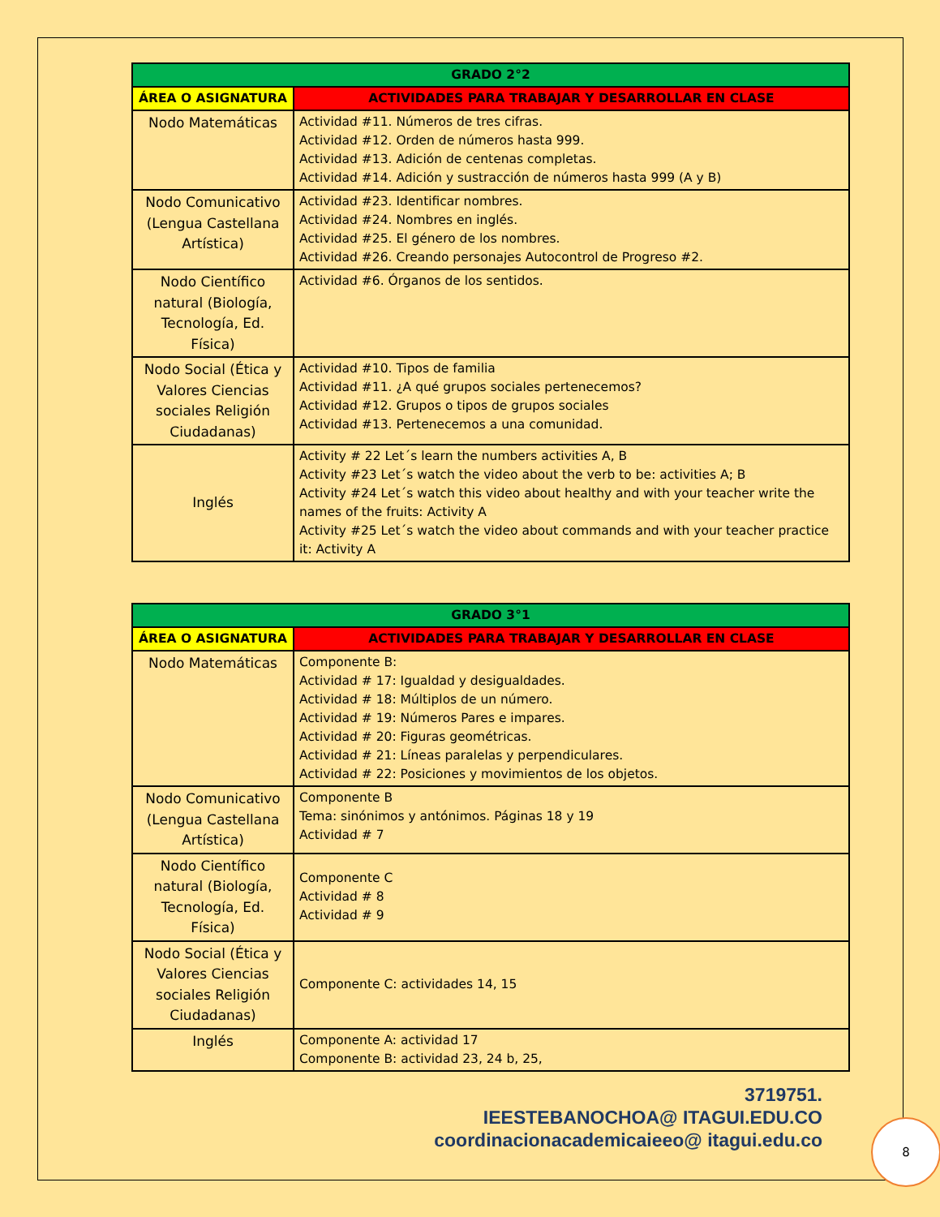| GRADO 2°2 | |
| --- | --- |
| ÁREA O ASIGNATURA | ACTIVIDADES PARA TRABAJAR Y DESARROLLAR EN CLASE |
| Nodo Matemáticas | Actividad #11. Números de tres cifras. Actividad #12. Orden de números hasta 999. Actividad #13. Adición de centenas completas. Actividad #14. Adición y sustracción de números hasta 999 (A y B) |
| Nodo Comunicativo (Lengua Castellana Artística) | Actividad #23. Identificar nombres. Actividad #24. Nombres en inglés. Actividad #25. El género de los nombres. Actividad #26. Creando personajes Autocontrol de Progreso #2. |
| Nodo Científico natural (Biología, Tecnología, Ed. Física) | Actividad #6. Órganos de los sentidos. |
| Nodo Social (Ética y Valores Ciencias sociales Religión Ciudadanas) | Actividad #10. Tipos de familia Actividad #11. ¿A qué grupos sociales pertenecemos? Actividad #12. Grupos o tipos de grupos sociales Actividad #13. Pertenecemos a una comunidad. |
| Inglés | Activity # 22 Let´s learn the numbers activities A, B Activity #23 Let´s watch the video about the verb to be: activities A; B Activity #24 Let´s watch this video about healthy and with your teacher write the names of the fruits: Activity A Activity #25 Let´s watch the video about commands and with your teacher practice it: Activity A |
| GRADO 3°1 | |
| --- | --- |
| ÁREA O ASIGNATURA | ACTIVIDADES PARA TRABAJAR Y DESARROLLAR EN CLASE |
| Nodo Matemáticas | Componente B: Actividad # 17: Igualdad y desigualdades. Actividad # 18: Múltiplos de un número. Actividad # 19: Números Pares e impares. Actividad # 20: Figuras geométricas. Actividad # 21: Líneas paralelas y perpendiculares. Actividad # 22: Posiciones y movimientos de los objetos. |
| Nodo Comunicativo (Lengua Castellana Artística) | Componente B Tema: sinónimos y antónimos. Páginas 18 y 19 Actividad # 7 |
| Nodo Científico natural (Biología, Tecnología, Ed. Física) | Componente C Actividad # 8 Actividad # 9 |
| Nodo Social (Ética y Valores Ciencias sociales Religión Ciudadanas) | Componente C: actividades 14, 15 |
| Inglés | Componente A: actividad 17 Componente B: actividad 23, 24 b, 25, |
3719751.
IEESTEBANOCHOA@ ITAGUI.EDU.CO
coordinacionacademicaieeo@ itagui.edu.co
8